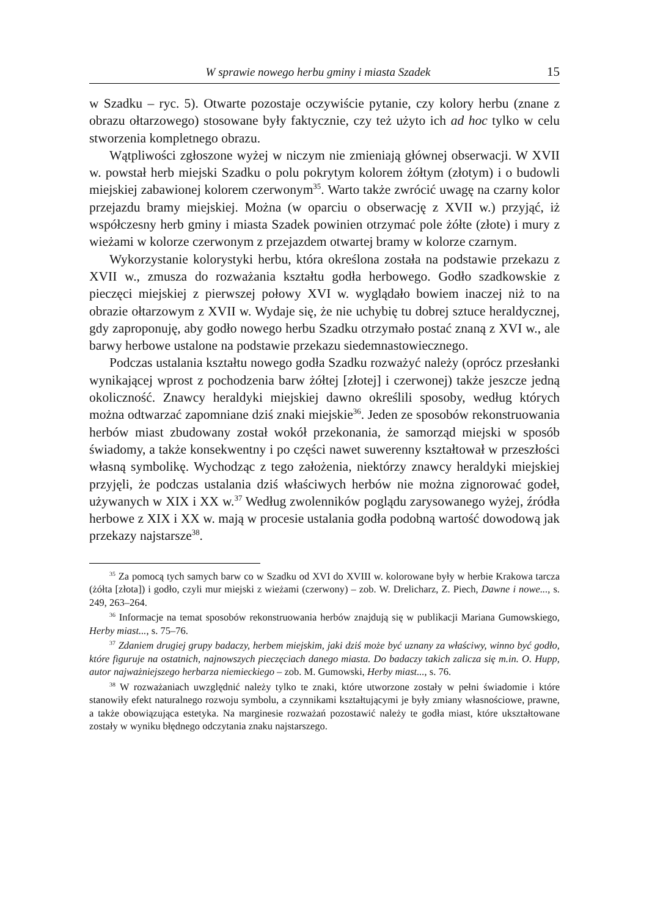W sprawie nowego herbu gminy i miasta Szadek 15
w Szadku – ryc. 5). Otwarte pozostaje oczywiście pytanie, czy kolory herbu (znane z obrazu ołtarzowego) stosowane były faktycznie, czy też użyto ich ad hoc tylko w celu stworzenia kompletnego obrazu.
Wątpliwości zgłoszone wyżej w niczym nie zmieniają głównej obserwacji. W XVII w. powstał herb miejski Szadku o polu pokrytym kolorem żółtym (złotym) i o budowli miejskiej zabawionej kolorem czerwonym<sup>35</sup>. Warto także zwrócić uwagę na czarny kolor przejazdu bramy miejskiej. Można (w oparciu o obserwację z XVII w.) przyjąć, iż współczesny herb gminy i miasta Szadek powinien otrzymać pole żółte (złote) i mury z wieżami w kolorze czerwonym z przejazdem otwartej bramy w kolorze czarnym.
Wykorzystanie kolorystyki herbu, która określona została na podstawie przekazu z XVII w., zmusza do rozważania kształtu godła herbowego. Godło szadkowskie z pieczęci miejskiej z pierwszej połowy XVI w. wyglądało bowiem inaczej niż to na obrazie ołtarzowym z XVII w. Wydaje się, że nie uchybię tu dobrej sztuce heraldycznej, gdy zaproponuję, aby godło nowego herbu Szadku otrzymało postać znaną z XVI w., ale barwy herbowe ustalone na podstawie przekazu siedemnastowiecznego.
Podczas ustalania kształtu nowego godła Szadku rozważyć należy (oprócz przesłanki wynikającej wprost z pochodzenia barw żółtej [złotej] i czerwonej) także jeszcze jedną okoliczność. Znawcy heraldyki miejskiej dawno określili sposoby, według których można odtwarzać zapomniane dziś znaki miejskie<sup>36</sup>. Jeden ze sposobów rekonstruowania herbów miast zbudowany został wokół przekonania, że samorząd miejski w sposób świadomy, a także konsekwentny i po części nawet suwerenny kształtował w przeszłości własną symbolikę. Wychodząc z tego założenia, niektórzy znawcy heraldyki miejskiej przyjęli, że podczas ustalania dziś właściwych herbów nie można zignorować godeł, używanych w XIX i XX w.<sup>37</sup> Według zwolenników poglądu zarysowanego wyżej, źródła herbowe z XIX i XX w. mają w procesie ustalania godła podobną wartość dowodową jak przekazy najstarsze<sup>38</sup>.
<sup>35</sup> Za pomocą tych samych barw co w Szadku od XVI do XVIII w. kolorowane były w herbie Krakowa tarcza (żółta [złota]) i godło, czyli mur miejski z wieżami (czerwony) – zob. W. Drelicharz, Z. Piech, Dawne i nowe..., s. 249, 263–264.
<sup>36</sup> Informacje na temat sposobów rekonstruowania herbów znajdują się w publikacji Mariana Gumowskiego, Herby miast..., s. 75–76.
<sup>37</sup> Zdaniem drugiej grupy badaczy, herbem miejskim, jaki dziś może być uznany za właściwy, winno być godło, które figuruje na ostatnich, najnowszych pieczęciach danego miasta. Do badaczy takich zalicza się m.in. O. Hupp, autor najważniejszego herbarza niemieckiego – zob. M. Gumowski, Herby miast..., s. 76.
<sup>38</sup> W rozważaniach uwzględnić należy tylko te znaki, które utworzone zostały w pełni świadomie i które stanowiły efekt naturalnego rozwoju symbolu, a czynnikami kształtującymi je były zmiany własnościowe, prawne, a także obowiązująca estetyka. Na marginesie rozważań pozostawić należy te godła miast, które ukształtowane zostały w wyniku błędnego odczytania znaku najstarszego.